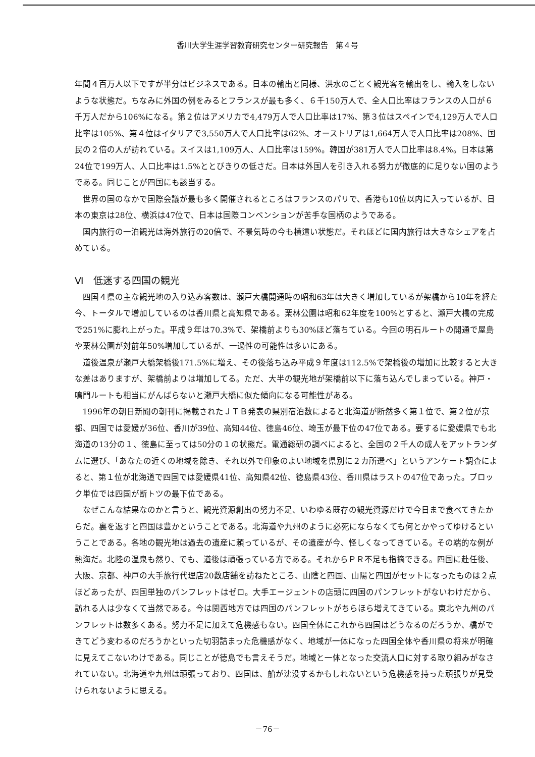香川大学生涯学習教育研究センター研究報告　第４号
年間４百万人以下ですが半分はビジネスである。日本の輸出と同様、洪水のごとく観光客を輸出をし、輸入をしないような状態だ。ちなみに外国の例をみるとフランスが最も多く、６千150万人で、全人口比率はフランスの人口が６千万人だから106%になる。第２位はアメリカで4,479万人で人口比率は17%、第３位はスペインで4,129万人で人口比率は105%、第４位はイタリアで3,550万人で人口比率は62%、オーストリアは1,664万人で人口比率は208%、国民の２倍の人が訪れている。スイスは1,109万人、人口比率は159%。韓国が381万人で人口比率は8.4%。日本は第24位で199万人、人口比率は1.5%ととびきりの低さだ。日本は外国人を引き入れる努力が徹底的に足りない国のようである。同じことが四国にも該当する。
世界の国のなかで国際会議が最も多く開催されるところはフランスのパリで、香港も10位以内に入っているが、日本の東京は28位、横浜は47位で、日本は国際コンベンションが苦手な国柄のようである。
国内旅行の一泊観光は海外旅行の20倍で、不景気時の今も横這い状態だ。それほどに国内旅行は大きなシェアを占めている。
Ⅵ　低迷する四国の観光
四国４県の主な観光地の入り込み客数は、瀬戸大橋開通時の昭和63年は大きく増加しているが架橋から10年を経た今、トータルで増加しているのは香川県と高知県である。栗林公園は昭和62年度を100%とすると、瀬戸大橋の完成で251%に膨れ上がった。平成９年は70.3%で、架橋前よりも30%ほど落ちている。今回の明石ルートの開通で屋島や栗林公園が対前年50%増加しているが、一過性の可能性は多いにある。
道後温泉が瀬戸大橋架橋後171.5%に増え、その後落ち込み平成９年度は112.5%で架橋後の増加に比較すると大きな差はありますが、架橋前よりは増加してる。ただ、大半の観光地が架橋前以下に落ち込んでしまっている。神戸・鳴門ルートも相当にがんばらないと瀬戸大橋に似た傾向になる可能性がある。
1996年の朝日新聞の朝刊に掲載されたＪＴＢ発表の県別宿泊数によると北海道が断然多く第１位で、第２位が京都、四国では愛媛が36位、香川が39位、高知44位、徳島46位、埼玉が最下位の47位である。要するに愛媛県でも北海道の13分の１、徳島に至っては50分の１の状態だ。電通総研の調べによると、全国の２千人の成人をアットランダムに選び、「あなたの近くの地域を除き、それ以外で印象のよい地域を県別に２カ所選べ」というアンケート調査によると、第１位が北海道で四国では愛媛県41位、高知県42位、徳島県43位、香川県はラストの47位であった。ブロック単位では四国が断トツの最下位である。
なぜこんな結果なのかと言うと、観光資源創出の努力不足、いわゆる既存の観光資源だけで今日まで食べてきたからだ。裏を返すと四国は豊かということである。北海道や九州のように必死にならなくても何とかやってゆけるということである。各地の観光地は過去の遺産に頼っているが、その遺産が今、怪しくなってきている。その端的な例が熱海だ。北陸の温泉も然り、でも、道後は頑張っている方である。それからＰＲ不足も指摘できる。四国に赴任後、大阪、京都、神戸の大手旅行代理店20数店舗を訪ねたところ、山陰と四国、山陽と四国がセットになったものは２点ほどあったが、四国単独のパンフレットはゼロ。大手エージェントの店頭に四国のパンフレットがないわけだから、訪れる人は少なくて当然である。今は関西地方では四国のパンフレットがちらほら増えてきている。東北や九州のパンフレットは数多くある。努力不足に加えて危機感もない。四国全体にこれから四国はどうなるのだろうか、橋ができてどう変わるのだろうかといった切羽詰まった危機感がなく、地域が一体になった四国全体や香川県の将来が明確に見えてこないわけである。同じことが徳島でも言えそうだ。地域と一体となった交流人口に対する取り組みがなされていない。北海道や九州は頑張っており、四国は、船が沈没するかもしれないという危機感を持った頑張りが見受けられないように思える。
－76－